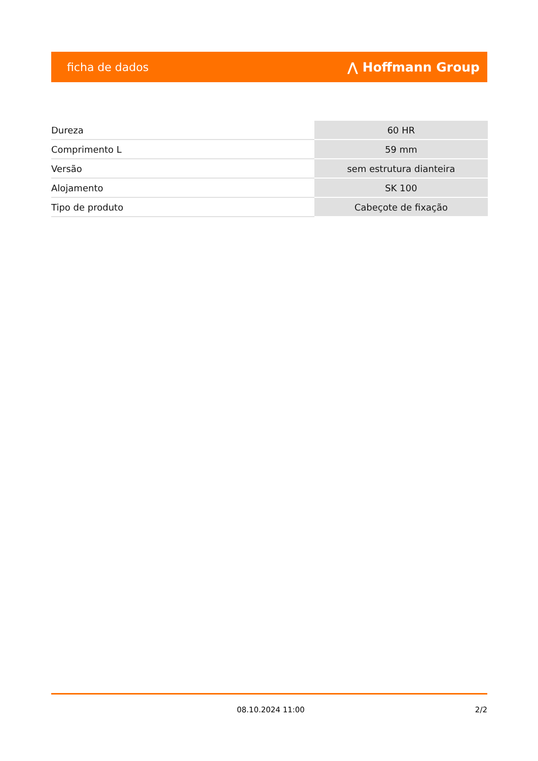ficha de dados ⋀ Hoffmann Group
| Dureza | 60 HR |
| Comprimento L | 59 mm |
| Versão | sem estrutura dianteira |
| Alojamento | SK 100 |
| Tipo de produto | Cabeçote de fixação |
08.10.2024 11:00 2/2